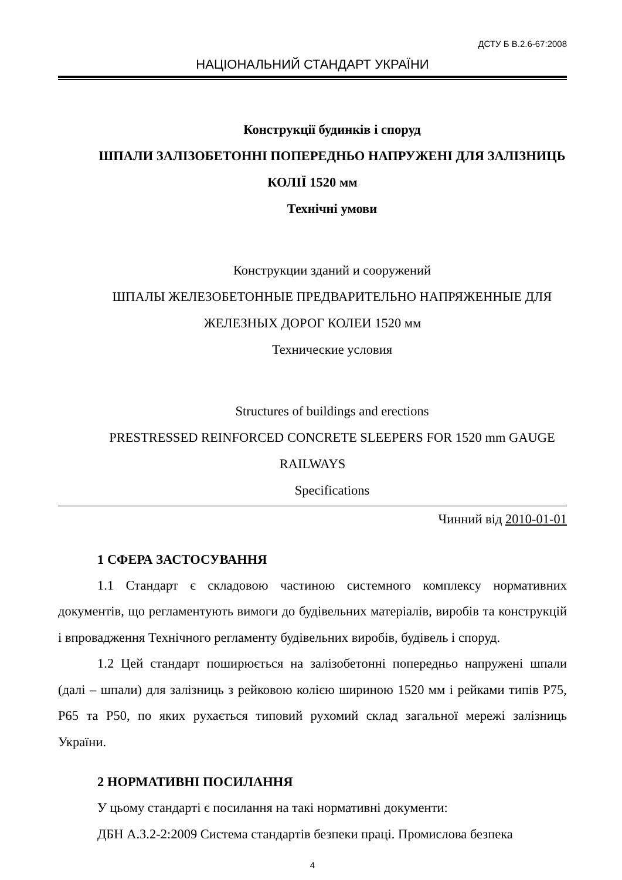ДСТУ Б В.2.6-67:2008
НАЦІОНАЛЬНИЙ СТАНДАРТ УКРАЇНИ
Конструкції будинків і споруд
ШПАЛИ ЗАЛІЗОБЕТОННІ ПОПЕРЕДНЬО НАПРУЖЕНІ ДЛЯ ЗАЛІЗНИЦЬ КОЛІЇ 1520 мм
Технічні умови
Конструкции зданий и сооружений
ШПАЛЫ ЖЕЛЕЗОБЕТОННЫЕ ПРЕДВАРИТЕЛЬНО НАПРЯЖЕННЫЕ ДЛЯ ЖЕЛЕЗНЫХ ДОРОГ КОЛЕИ 1520 мм
Технические условия
Structures of buildings and erections
PRESTRESSED REINFORCED CONCRETE SLEEPERS FOR 1520 mm GAUGE RAILWAYS
Specifications
Чинний від 2010-01-01
1 СФЕРА ЗАСТОСУВАННЯ
1.1 Стандарт є складовою частиною системного комплексу нормативних документів, що регламентують вимоги до будівельних матеріалів, виробів та конструкцій і впровадження Технічного регламенту будівельних виробів, будівель і споруд.
1.2 Цей стандарт поширюється на залізобетонні попередньо напружені шпали (далі – шпали) для залізниць з рейковою колією шириною 1520 мм і рейками типів Р75, Р65 та Р50, по яких рухається типовий рухомий склад загальної мережі залізниць України.
2 НОРМАТИВНІ ПОСИЛАННЯ
У цьому стандарті є посилання на такі нормативні документи:
ДБН А.3.2-2:2009 Система стандартів безпеки праці. Промислова безпека
4